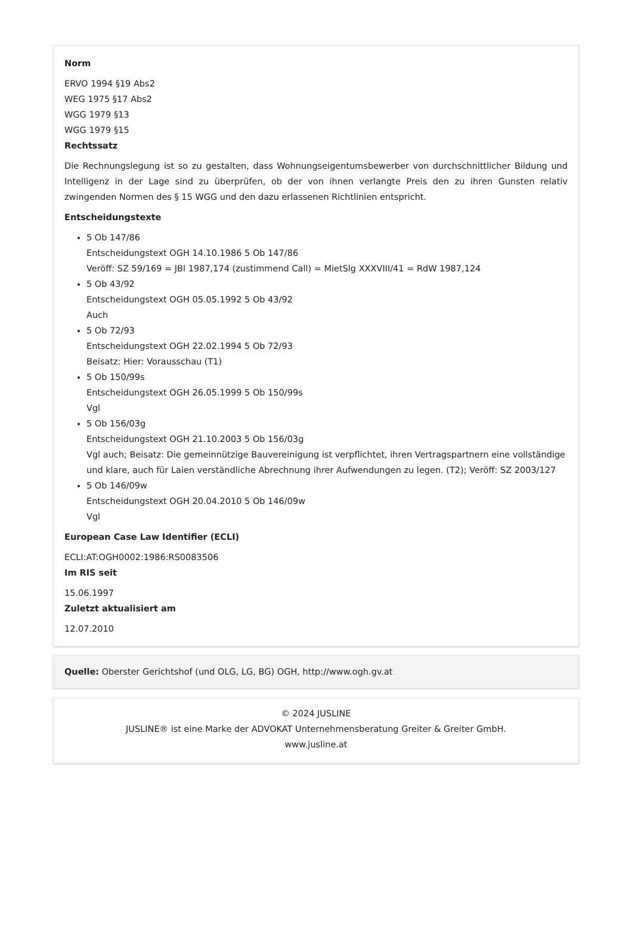Norm
ERVO 1994 §19 Abs2
WEG 1975 §17 Abs2
WGG 1979 §13
WGG 1979 §15
Rechtssatz
Die Rechnungslegung ist so zu gestalten, dass Wohnungseigentumsbewerber von durchschnittlicher Bildung und Intelligenz in der Lage sind zu überprüfen, ob der von ihnen verlangte Preis den zu ihren Gunsten relativ zwingenden Normen des § 15 WGG und den dazu erlassenen Richtlinien entspricht.
Entscheidungstexte
5 Ob 147/86
Entscheidungstext OGH 14.10.1986 5 Ob 147/86
Veröff: SZ 59/169 = JBl 1987,174 (zustimmend Call) = MietSlg XXXVIII/41 = RdW 1987,124
5 Ob 43/92
Entscheidungstext OGH 05.05.1992 5 Ob 43/92
Auch
5 Ob 72/93
Entscheidungstext OGH 22.02.1994 5 Ob 72/93
Beisatz: Hier: Vorausschau (T1)
5 Ob 150/99s
Entscheidungstext OGH 26.05.1999 5 Ob 150/99s
Vgl
5 Ob 156/03g
Entscheidungstext OGH 21.10.2003 5 Ob 156/03g
Vgl auch; Beisatz: Die gemeinnützige Bauvereinigung ist verpflichtet, ihren Vertragspartnern eine vollständige und klare, auch für Laien verständliche Abrechnung ihrer Aufwendungen zu legen. (T2); Veröff: SZ 2003/127
5 Ob 146/09w
Entscheidungstext OGH 20.04.2010 5 Ob 146/09w
Vgl
European Case Law Identifier (ECLI)
ECLI:AT:OGH0002:1986:RS0083506
Im RIS seit
15.06.1997
Zuletzt aktualisiert am
12.07.2010
Quelle: Oberster Gerichtshof (und OLG, LG, BG) OGH, http://www.ogh.gv.at
© 2024 JUSLINE
JUSLINE® ist eine Marke der ADVOKAT Unternehmensberatung Greiter & Greiter GmbH.
www.jusline.at